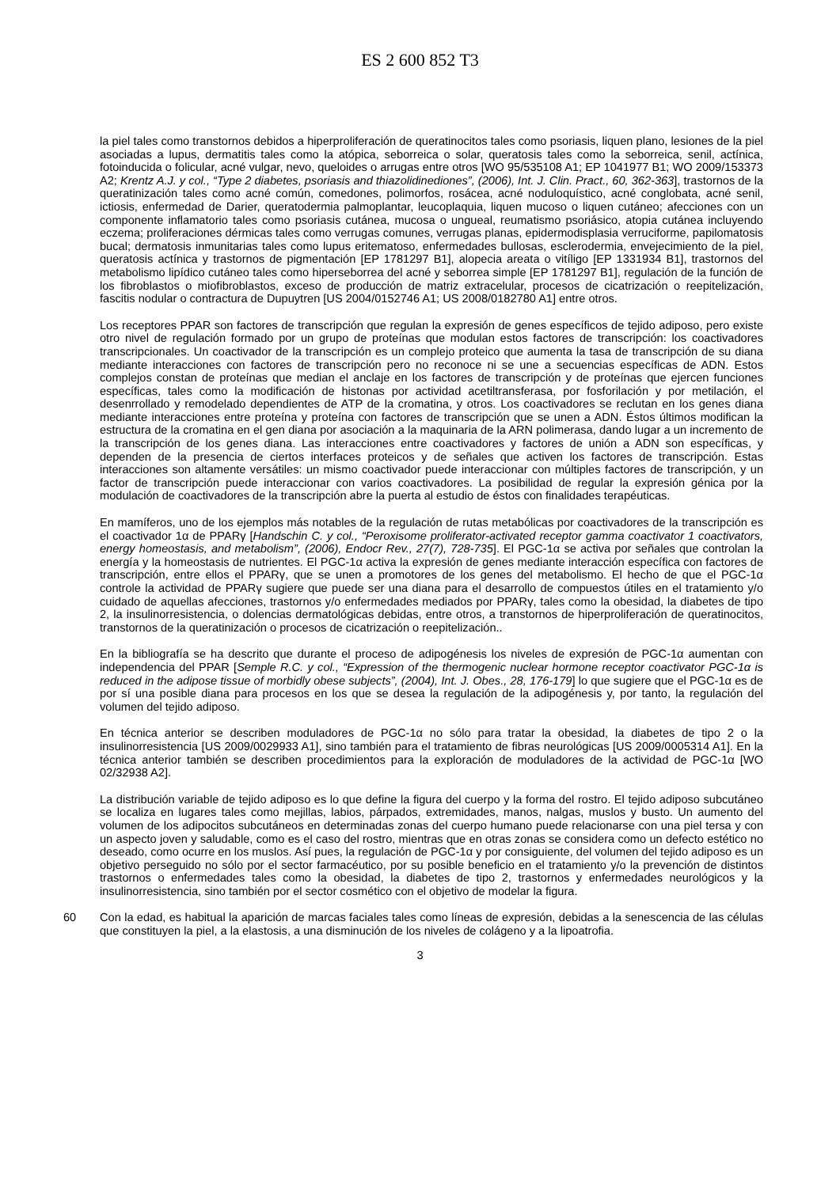ES 2 600 852 T3
la piel tales como transtornos debidos a hiperproliferación de queratinocitos tales como psoriasis, liquen plano, lesiones de la piel asociadas a lupus, dermatitis tales como la atópica, seborreica o solar, queratosis tales como la seborreica, senil, actínica, fotoinducida o folicular, acné vulgar, nevo, queloides o arrugas entre otros [WO 95/535108 A1; EP 1041977 B1; WO 2009/153373 A2; Krentz A.J. y col., “Type 2 diabetes, psoriasis and thiazolidinediones”, (2006), Int. J. Clin. Pract., 60, 362-363], trastornos de la queratinización tales como acné común, comedones, polimorfos, rosácea, acné noduloquístico, acné conglobata, acné senil, ictiosis, enfermedad de Darier, queratodermia palmoplantar, leucoplaquia, liquen mucoso o liquen cutáneo; afecciones con un componente inflamatorio tales como psoriasis cutánea, mucosa o ungueal, reumatismo psoriásico, atopia cutánea incluyendo eczema; proliferaciones dérmicas tales como verrugas comunes, verrugas planas, epidermodisplasia verruciforme, papilomatosis bucal; dermatosis inmunitarias tales como lupus eritematoso, enfermedades bullosas, esclerodermia, envejecimiento de la piel, queratosis actínica y trastornos de pigmentación [EP 1781297 B1], alopecia areata o vitíligo [EP 1331934 B1], trastornos del metabolismo lipídico cutáneo tales como hiperseborrea del acné y seborrea simple [EP 1781297 B1], regulación de la función de los fibroblastos o miofibroblastos, exceso de producción de matriz extracelular, procesos de cicatrización o reepitelización, fascitis nodular o contractura de Dupuytren [US 2004/0152746 A1; US 2008/0182780 A1] entre otros.
Los receptores PPAR son factores de transcripción que regulan la expresión de genes específicos de tejido adiposo, pero existe otro nivel de regulación formado por un grupo de proteínas que modulan estos factores de transcripción: los coactivadores transcripcionales. Un coactivador de la transcripción es un complejo proteico que aumenta la tasa de transcripción de su diana mediante interacciones con factores de transcripción pero no reconoce ni se une a secuencias específicas de ADN. Estos complejos constan de proteínas que median el anclaje en los factores de transcripción y de proteínas que ejercen funciones específicas, tales como la modificación de histonas por actividad acetiltransferasa, por fosforilación y por metilación, el desenrrollado y remodelado dependientes de ATP de la cromatina, y otros. Los coactivadores se reclutan en los genes diana mediante interacciones entre proteína y proteína con factores de transcripción que se unen a ADN. Éstos últimos modifican la estructura de la cromatina en el gen diana por asociación a la maquinaria de la ARN polimerasa, dando lugar a un incremento de la transcripción de los genes diana. Las interacciones entre coactivadores y factores de unión a ADN son específicas, y dependen de la presencia de ciertos interfaces proteicos y de señales que activen los factores de transcripción. Estas interacciones son altamente versátiles: un mismo coactivador puede interaccionar con múltiples factores de transcripción, y un factor de transcripción puede interaccionar con varios coactivadores. La posibilidad de regular la expresión génica por la modulación de coactivadores de la transcripción abre la puerta al estudio de éstos con finalidades terapéuticas.
En mamíferos, uno de los ejemplos más notables de la regulación de rutas metabólicas por coactivadores de la transcripción es el coactivador 1α de PPARγ [Handschin C. y col., “Peroxisome proliferator-activated receptor gamma coactivator 1 coactivators, energy homeostasis, and metabolism”, (2006), Endocr Rev., 27(7), 728-735]. El PGC-1α se activa por señales que controlan la energía y la homeostasis de nutrientes. El PGC-1α activa la expresión de genes mediante interacción específica con factores de transcripción, entre ellos el PPARγ, que se unen a promotores de los genes del metabolismo. El hecho de que el PGC-1α controle la actividad de PPARγ sugiere que puede ser una diana para el desarrollo de compuestos útiles en el tratamiento y/o cuidado de aquellas afecciones, trastornos y/o enfermedades mediados por PPARγ, tales como la obesidad, la diabetes de tipo 2, la insulinorresistencia, o dolencias dermatológicas debidas, entre otros, a transtornos de hiperproliferación de queratinocitos, transtornos de la queratinización o procesos de cicatrización o reepitelización..
En la bibliografía se ha descrito que durante el proceso de adipogénesis los niveles de expresión de PGC-1α aumentan con independencia del PPAR [Semple R.C. y col., “Expression of the thermogenic nuclear hormone receptor coactivator PGC-1α is reduced in the adipose tissue of morbidly obese subjects”, (2004), Int. J. Obes., 28, 176-179] lo que sugiere que el PGC-1α es de por sí una posible diana para procesos en los que se desea la regulación de la adipogénesis y, por tanto, la regulación del volumen del tejido adiposo.
En técnica anterior se describen moduladores de PGC-1α no sólo para tratar la obesidad, la diabetes de tipo 2 o la insulinorresistencia [US 2009/0029933 A1], sino también para el tratamiento de fibras neurológicas [US 2009/0005314 A1]. En la técnica anterior también se describen procedimientos para la exploración de moduladores de la actividad de PGC-1α [WO 02/32938 A2].
La distribución variable de tejido adiposo es lo que define la figura del cuerpo y la forma del rostro. El tejido adiposo subcutáneo se localiza en lugares tales como mejillas, labios, párpados, extremidades, manos, nalgas, muslos y busto. Un aumento del volumen de los adipocitos subcutáneos en determinadas zonas del cuerpo humano puede relacionarse con una piel tersa y con un aspecto joven y saludable, como es el caso del rostro, mientras que en otras zonas se considera como un defecto estético no deseado, como ocurre en los muslos. Así pues, la regulación de PGC-1α y por consiguiente, del volumen del tejido adiposo es un objetivo perseguido no sólo por el sector farmacéutico, por su posible beneficio en el tratamiento y/o la prevención de distintos trastornos o enfermedades tales como la obesidad, la diabetes de tipo 2, trastornos y enfermedades neurológicos y la insulinorresistencia, sino también por el sector cosmético con el objetivo de modelar la figura.
60 Con la edad, es habitual la aparición de marcas faciales tales como líneas de expresión, debidas a la senescencia de las células que constituyen la piel, a la elastosis, a una disminución de los niveles de colágeno y a la lipoatrofia.
3